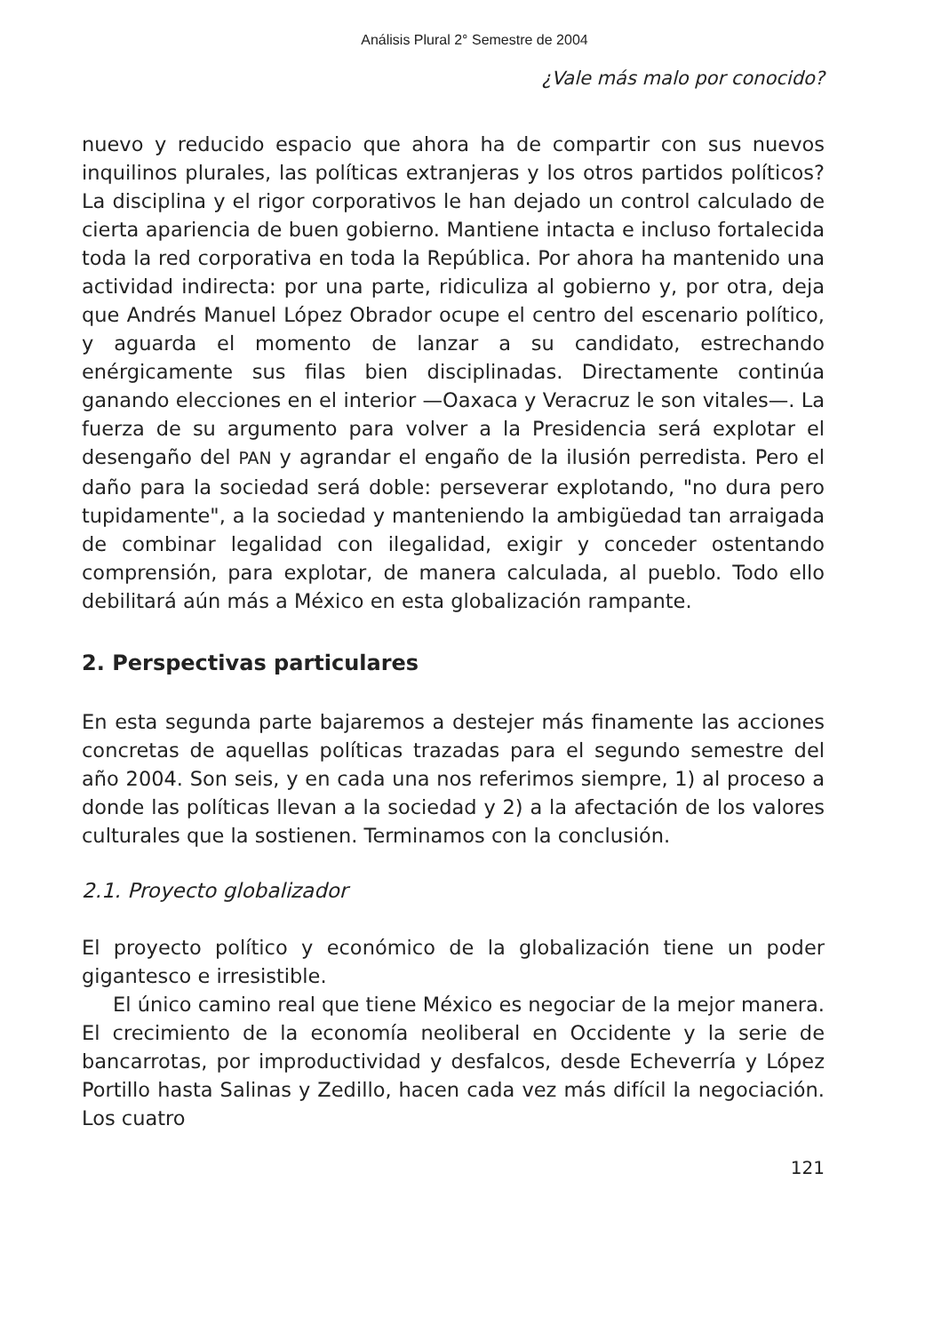Análisis Plural 2° Semestre de 2004
¿Vale más malo por conocido?
nuevo y reducido espacio que ahora ha de compartir con sus nuevos inquilinos plurales, las políticas extranjeras y los otros partidos políticos? La disciplina y el rigor corporativos le han dejado un control calculado de cierta apariencia de buen gobierno. Mantiene intacta e incluso fortalecida toda la red corporativa en toda la República. Por ahora ha mantenido una actividad indirecta: por una parte, ridiculiza al gobierno y, por otra, deja que Andrés Manuel López Obrador ocupe el centro del escenario político, y aguarda el momento de lanzar a su candidato, estrechando enérgicamente sus filas bien disciplinadas. Directamente continúa ganando elecciones en el interior —Oaxaca y Veracruz le son vitales—. La fuerza de su argumento para volver a la Presidencia será explotar el desengaño del PAN y agrandar el engaño de la ilusión perredista. Pero el daño para la sociedad será doble: perseverar explotando, "no dura pero tupidamente", a la sociedad y manteniendo la ambigüedad tan arraigada de combinar legalidad con ilegalidad, exigir y conceder ostentando comprensión, para explotar, de manera calculada, al pueblo. Todo ello debilitará aún más a México en esta globalización rampante.
2. Perspectivas particulares
En esta segunda parte bajaremos a destejer más finamente las acciones concretas de aquellas políticas trazadas para el segundo semestre del año 2004. Son seis, y en cada una nos referimos siempre, 1) al proceso a donde las políticas llevan a la sociedad y 2) a la afectación de los valores culturales que la sostienen. Terminamos con la conclusión.
2.1. Proyecto globalizador
El proyecto político y económico de la globalización tiene un poder gigantesco e irresistible.
El único camino real que tiene México es negociar de la mejor manera. El crecimiento de la economía neoliberal en Occidente y la serie de bancarrotas, por improductividad y desfalcos, desde Echeverría y López Portillo hasta Salinas y Zedillo, hacen cada vez más difícil la negociación. Los cuatro
121